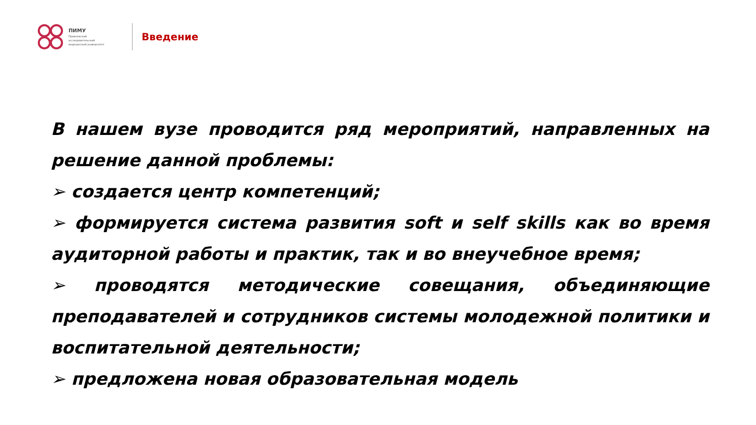ПИМУ
Приволжский
исследовательский
медицинский университет
Введение
В нашем вузе проводится ряд мероприятий, направленных на решение данной проблемы:
➢ создается центр компетенций;
➢ формируется система развития soft и self skills как во время аудиторной работы и практик, так и во внеучебное время;
➢ проводятся методические совещания, объединяющие преподавателей и сотрудников системы молодежной политики и воспитательной деятельности;
➢ предложена новая образовательная модель